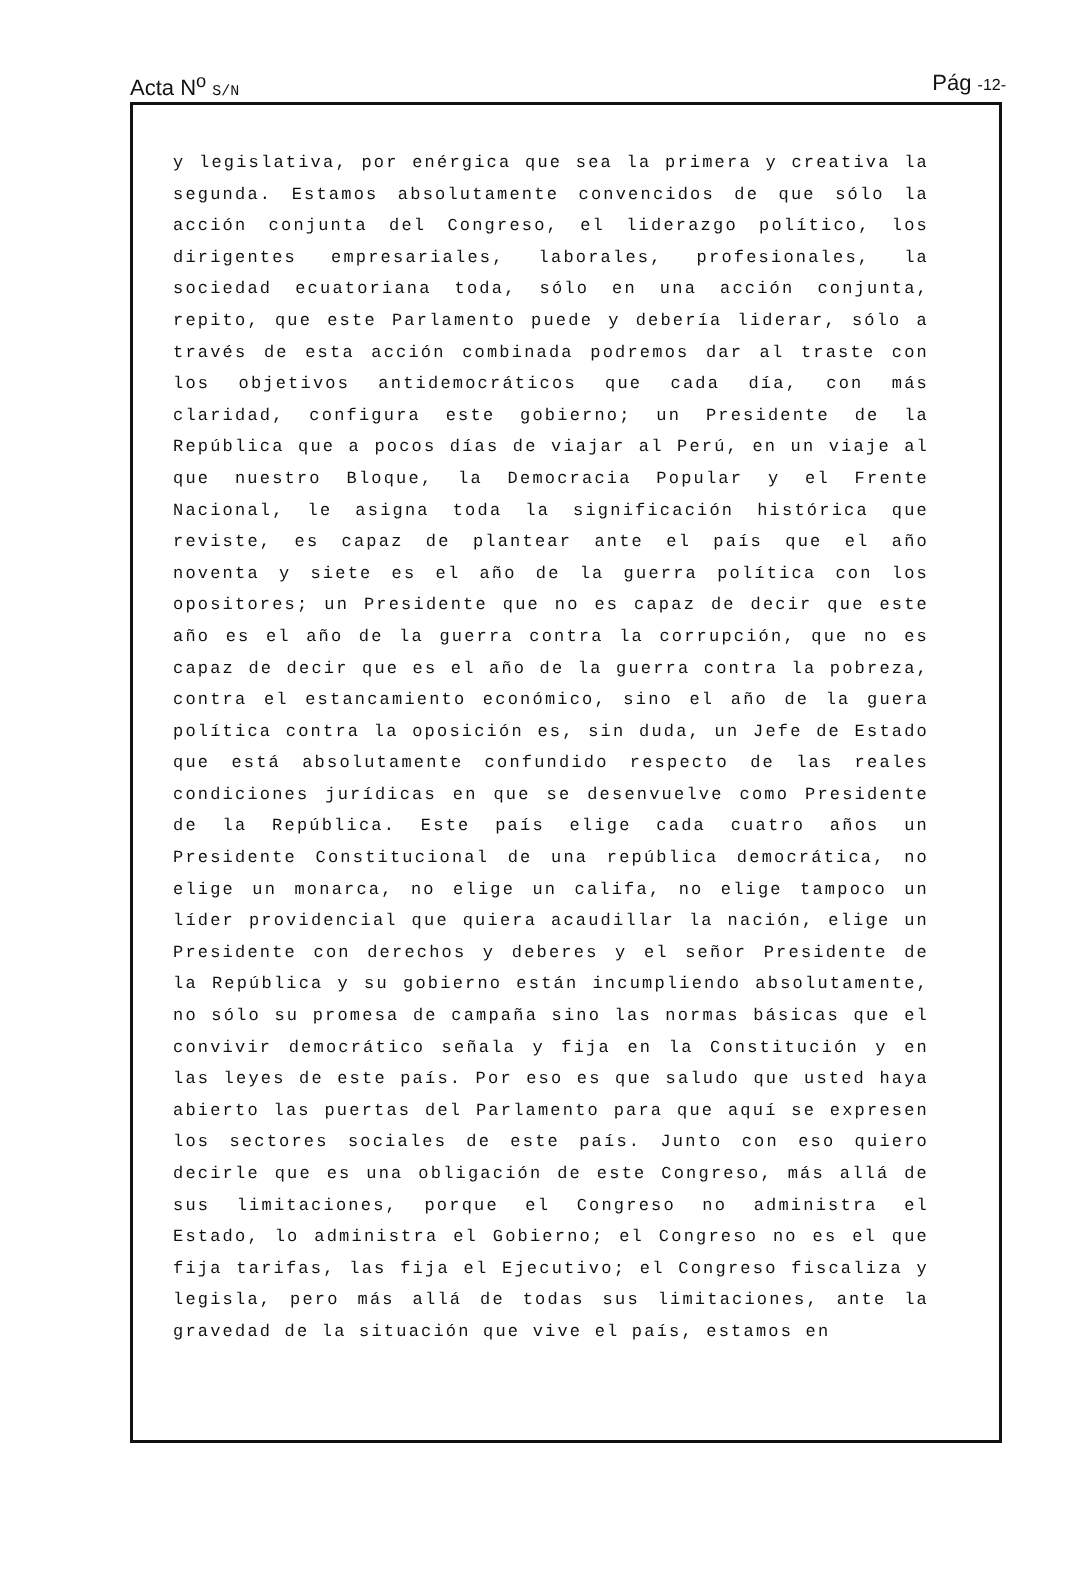Acta N<sup>o</sup> S/N Pág -12-
y legislativa, por enérgica que sea la primera y creativa la segunda. Estamos absolutamente convencidos de que sólo la acción conjunta del Congreso, el liderazgo político, los dirigentes empresariales, laborales, profesionales, la sociedad ecuatoriana toda, sólo en una acción conjunta, repito, que este Parlamento puede y debería liderar, sólo a través de esta acción combinada podremos dar al traste con los objetivos antidemocráticos que cada día, con más claridad, configura este gobierno; un Presidente de la República que a pocos días de viajar al Perú, en un viaje al que nuestro Bloque, la Democracia Popular y el Frente Nacional, le asigna toda la significación histórica que reviste, es capaz de plantear ante el país que el año noventa y siete es el año de la guerra política con los opositores; un Presidente que no es capaz de decir que este año es el año de la guerra contra la corrupción, que no es capaz de decir que es el año de la guerra contra la pobreza, contra el estancamiento económico, sino el año de la guera política contra la oposición es, sin duda, un Jefe de Estado que está absolutamente confundido respecto de las reales condiciones jurídicas en que se desenvuelve como Presidente de la República. Este país elige cada cuatro años un Presidente Constitucional de una república democrática, no elige un monarca, no elige un califa, no elige tampoco un líder providencial que quiera acaudillar la nación, elige un Presidente con derechos y deberes y el señor Presidente de la República y su gobierno están incumpliendo absolutamente, no sólo su promesa de campaña sino las normas básicas que el convivir democrático señala y fija en la Constitución y en las leyes de este país. Por eso es que saludo que usted haya abierto las puertas del Parlamento para que aquí se expresen los sectores sociales de este país. Junto con eso quiero decirle que es una obligación de este Congreso, más allá de sus limitaciones, porque el Congreso no administra el Estado, lo administra el Gobierno; el Congreso no es el que fija tarifas, las fija el Ejecutivo; el Congreso fiscaliza y legisla, pero más allá de todas sus limitaciones, ante la gravedad de la situación que vive el país, estamos en